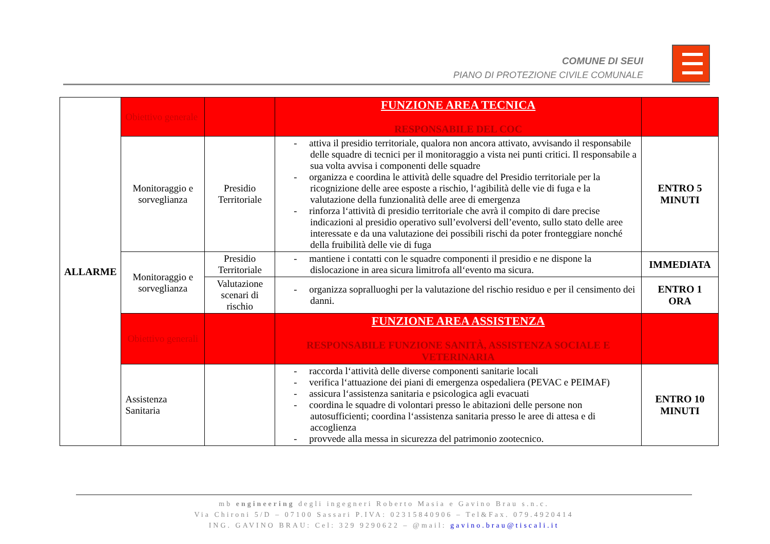COMUNE DI SEUI
PIANO DI PROTEZIONE CIVILE COMUNALE
| ALLARME | Obiettivo generale | | FUNZIONE AREA TECNICA RESPONSABILE DEL COC | |
| | Monitoraggio e sorveglianza | Presidio Territoriale | - attiva il presidio territoriale, qualora non ancora attivato, avvisando il responsabile delle squadre di tecnici per il monitoraggio a vista nei punti critici. Il responsabile a sua volta avvisa i componenti delle squadre - organizza e coordina le attività delle squadre del Presidio territoriale per la ricognizione delle aree esposte a rischio, l‘agibilità delle vie di fuga e la valutazione della funzionalità delle aree di emergenza - rinforza l‘attività di presidio territoriale che avrà il compito di dare precise indicazioni al presidio operativo sull’evolversi dell’evento, sullo stato delle aree interessate e da una valutazione dei possibili rischi da poter fronteggiare nonché della fruibilità delle vie di fuga | ENTRO 5 MINUTI |
| | Monitoraggio e sorveglianza | Presidio Territoriale | - mantiene i contatti con le squadre componenti il presidio e ne dispone la dislocazione in area sicura limitrofa all‘evento ma sicura. | IMMEDIATA |
| | | Valutazione scenari di rischio | - organizza sopralluoghi per la valutazione del rischio residuo e per il censimento dei danni. | ENTRO 1 ORA |
| | Obiettivo generali | | FUNZIONE AREA ASSISTENZA RESPONSABILE FUNZIONE SANITÀ, ASSISTENZA SOCIALE E VETERINARIA | |
| | Assistenza Sanitaria | | - raccorda l‘attività delle diverse componenti sanitarie locali - verifica l‘attuazione dei piani di emergenza ospedaliera (PEVAC e PEIMAF) - assicura l‘assistenza sanitaria e psicologica agli evacuati - coordina le squadre di volontari presso le abitazioni delle persone non autosufficienti; coordina l‘assistenza sanitaria presso le aree di attesa e di accoglienza - provvede alla messa in sicurezza del patrimonio zootecnico. | ENTRO 10 MINUTI |
mb engineering degli ingegneri Roberto Masia e Gavino Brau s.n.c.
Via Chironi 5/D – 07100 Sassari P.IVA: 02315840906 – Tel&Fax. 079.4920414
ING. GAVINO BRAU: Cel: 329 9290622 – @mail: gavino.brau@tiscali.it